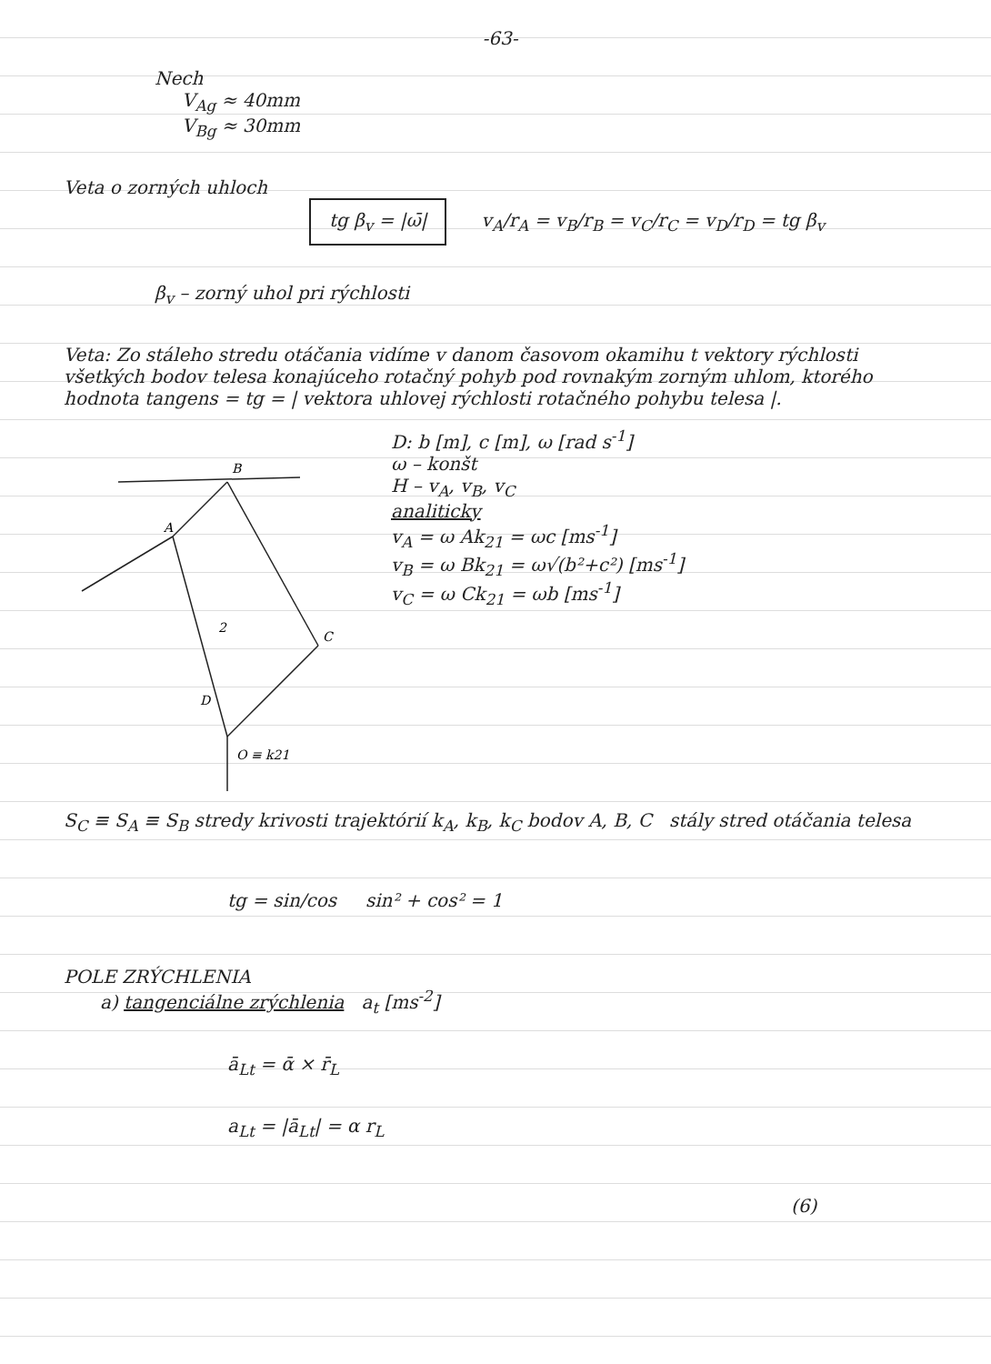-63-
Nech
V<sub>Ag</sub> ≈ 40mm
V<sub>Bg</sub> ≈ 30mm
Veta o zorných uhloch
tg β<sub>v</sub> = |ω̄| v<sub>A</sub>/r<sub>A</sub> = v<sub>B</sub>/r<sub>B</sub> = v<sub>C</sub>/r<sub>C</sub> = v<sub>D</sub>/r<sub>D</sub> = tg β<sub>v</sub>
β<sub>v</sub> – zorný uhol pri rýchlosti
Veta: Zo stáleho stredu otáčania vidíme v danom časovom okamihu t vektory rýchlosti všetkých bodov telesa konajúceho rotačný pohyb pod rovnakým zorným uhlom, ktorého hodnota tangens = tg = | vektora uhlovej rýchlosti rotačného pohybu telesa |.
B
A
C
D
2
O ≡ k21
D: b [m], c [m], ω [rad s<sup>-1</sup>]
ω – konšt
H – v<sub>A</sub>, v<sub>B</sub>, v<sub>C</sub>
analiticky
v<sub>A</sub> = ω Ak<sub>21</sub> = ωc [ms<sup>-1</sup>]
v<sub>B</sub> = ω Bk<sub>21</sub> = ω√(b²+c²) [ms<sup>-1</sup>]
v<sub>C</sub> = ω Ck<sub>21</sub> = ωb [ms<sup>-1</sup>]
S<sub>C</sub> ≡ S<sub>A</sub> ≡ S<sub>B</sub> stredy krivosti trajektórií k<sub>A</sub>, k<sub>B</sub>, k<sub>C</sub> bodov A, B, C stály stred otáčania telesa
tg = sin/cos sin² + cos² = 1
POLE ZRÝCHLENIA
a) tangenciálne zrýchlenia a<sub>t</sub> [ms<sup>-2</sup>]
ā<sub>Lt</sub> = ᾱ × r̄<sub>L</sub>
a<sub>Lt</sub> = |ā<sub>Lt</sub>| = α r<sub>L</sub>
(6)